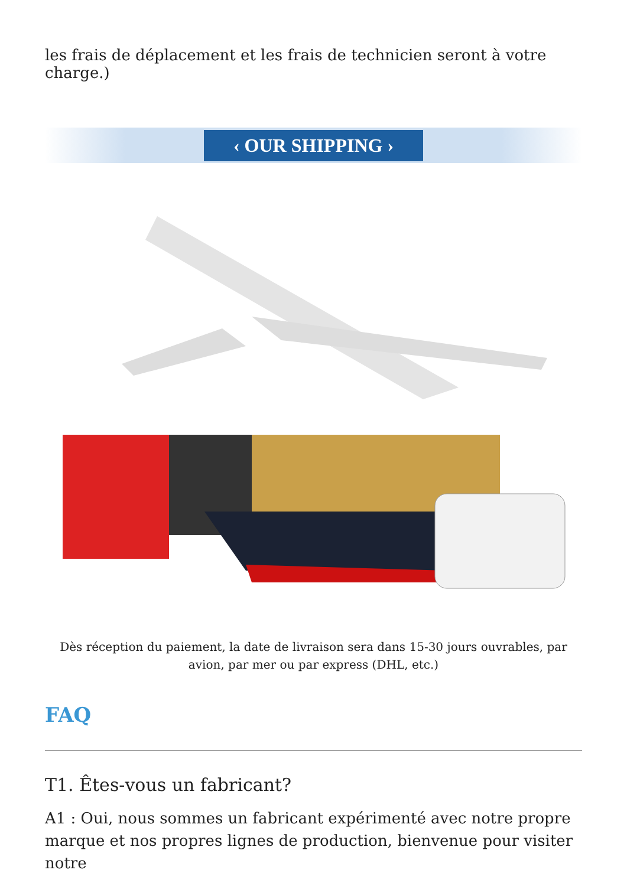les frais de déplacement et les frais de technicien seront à votre charge.)
‹ OUR SHIPPING ›
Dès réception du paiement, la date de livraison sera dans 15-30 jours ouvrables, par avion, par mer ou par express (DHL, etc.)
FAQ
T1. Êtes-vous un fabricant?
A1 : Oui, nous sommes un fabricant expérimenté avec notre propre marque et nos propres lignes de production, bienvenue pour visiter notre